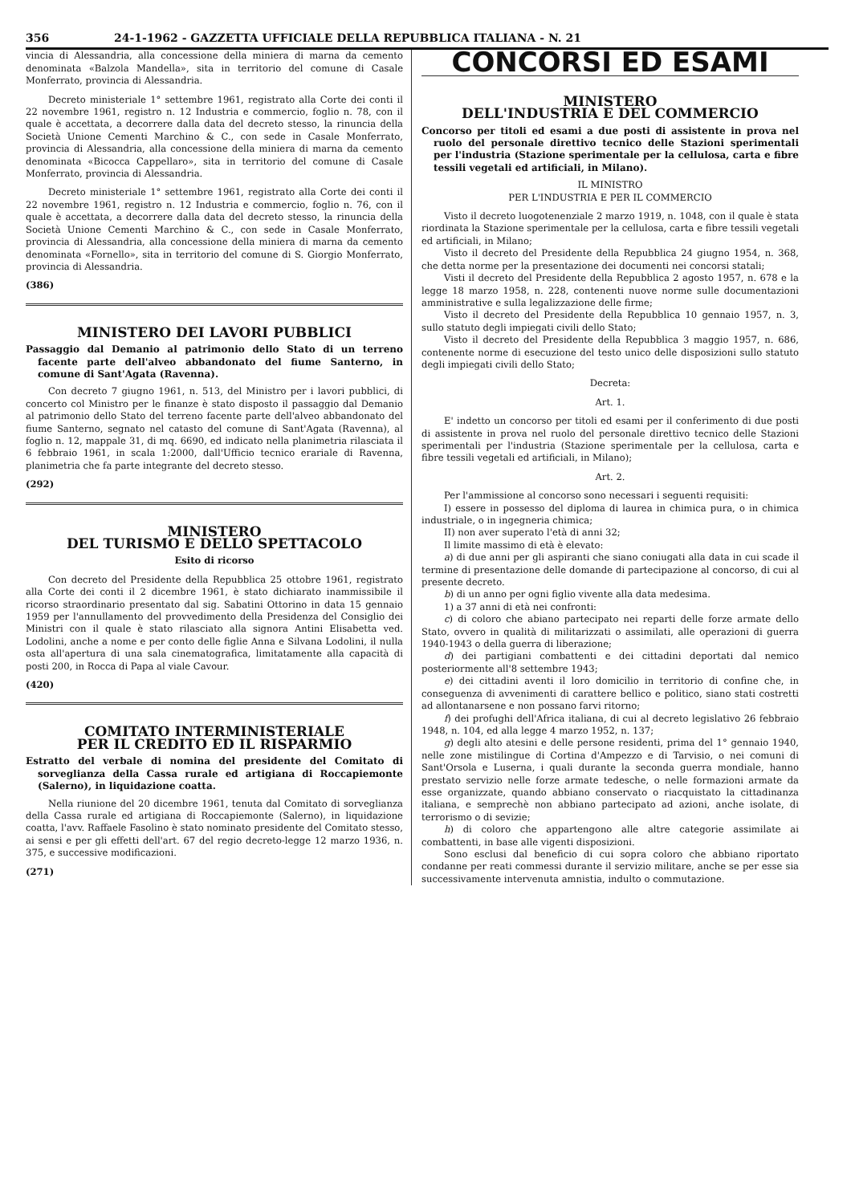356 24-1-1962 - GAZZETTA UFFICIALE DELLA REPUBBLICA ITALIANA - N. 21
vincia di Alessandria, alla concessione della miniera di marna da cemento denominata «Balzola Mandella», sita in territorio del comune di Casale Monferrato, provincia di Alessandria.
Decreto ministeriale 1° settembre 1961, registrato alla Corte dei conti il 22 novembre 1961, registro n. 12 Industria e commercio, foglio n. 78, con il quale è accettata, a decorrere dalla data del decreto stesso, la rinuncia della Società Unione Cementi Marchino & C., con sede in Casale Monferrato, provincia di Alessandria, alla concessione della miniera di marna da cemento denominata «Bicocca Cappellaro», sita in territorio del comune di Casale Monferrato, provincia di Alessandria.
Decreto ministeriale 1° settembre 1961, registrato alla Corte dei conti il 22 novembre 1961, registro n. 12 Industria e commercio, foglio n. 76, con il quale è accettata, a decorrere dalla data del decreto stesso, la rinuncia della Società Unione Cementi Marchino & C., con sede in Casale Monferrato, provincia di Alessandria, alla concessione della miniera di marna da cemento denominata «Fornello», sita in territorio del comune di S. Giorgio Monferrato, provincia di Alessandria.
(386)
MINISTERO DEI LAVORI PUBBLICI
Passaggio dal Demanio al patrimonio dello Stato di un terreno facente parte dell'alveo abbandonato del fiume Santerno, in comune di Sant'Agata (Ravenna).
Con decreto 7 giugno 1961, n. 513, del Ministro per i lavori pubblici, di concerto col Ministro per le finanze è stato disposto il passaggio dal Demanio al patrimonio dello Stato del terreno facente parte dell'alveo abbandonato del fiume Santerno, segnato nel catasto del comune di Sant'Agata (Ravenna), al foglio n. 12, mappale 31, di mq. 6690, ed indicato nella planimetria rilasciata il 6 febbraio 1961, in scala 1:2000, dall'Ufficio tecnico erariale di Ravenna, planimetria che fa parte integrante del decreto stesso.
(292)
MINISTERO
DEL TURISMO E DELLO SPETTACOLO
Esito di ricorso
Con decreto del Presidente della Repubblica 25 ottobre 1961, registrato alla Corte dei conti il 2 dicembre 1961, è stato dichiarato inammissibile il ricorso straordinario presentato dal sig. Sabatini Ottorino in data 15 gennaio 1959 per l'annullamento del provvedimento della Presidenza del Consiglio dei Ministri con il quale è stato rilasciato alla signora Antini Elisabetta ved. Lodolini, anche a nome e per conto delle figlie Anna e Silvana Lodolini, il nulla osta all'apertura di una sala cinematografica, limitatamente alla capacità di posti 200, in Rocca di Papa al viale Cavour.
(420)
COMITATO INTERMINISTERIALE
PER IL CREDITO ED IL RISPARMIO
Estratto del verbale di nomina del presidente del Comitato di sorveglianza della Cassa rurale ed artigiana di Roccapiemonte (Salerno), in liquidazione coatta.
Nella riunione del 20 dicembre 1961, tenuta dal Comitato di sorveglianza della Cassa rurale ed artigiana di Roccapiemonte (Salerno), in liquidazione coatta, l'avv. Raffaele Fasolino è stato nominato presidente del Comitato stesso, ai sensi e per gli effetti dell'art. 67 del regio decreto-legge 12 marzo 1936, n. 375, e successive modificazioni.
(271)
CONCORSI ED ESAMI
MINISTERO
DELL'INDUSTRIA E DEL COMMERCIO
Concorso per titoli ed esami a due posti di assistente in prova nel ruolo del personale direttivo tecnico delle Stazioni sperimentali per l'industria (Stazione sperimentale per la cellulosa, carta e fibre tessili vegetali ed artificiali, in Milano).
IL MINISTRO
PER L'INDUSTRIA E PER IL COMMERCIO
Visto il decreto luogotenenziale 2 marzo 1919, n. 1048, con il quale è stata riordinata la Stazione sperimentale per la cellulosa, carta e fibre tessili vegetali ed artificiali, in Milano;
Visto il decreto del Presidente della Repubblica 24 giugno 1954, n. 368, che detta norme per la presentazione dei documenti nei concorsi statali;
Visti il decreto del Presidente della Repubblica 2 agosto 1957, n. 678 e la legge 18 marzo 1958, n. 228, contenenti nuove norme sulle documentazioni amministrative e sulla legalizzazione delle firme;
Visto il decreto del Presidente della Repubblica 10 gennaio 1957, n. 3, sullo statuto degli impiegati civili dello Stato;
Visto il decreto del Presidente della Repubblica 3 maggio 1957, n. 686, contenente norme di esecuzione del testo unico delle disposizioni sullo statuto degli impiegati civili dello Stato;
Decreta:
Art. 1.
E' indetto un concorso per titoli ed esami per il conferimento di due posti di assistente in prova nel ruolo del personale direttivo tecnico delle Stazioni sperimentali per l'industria (Stazione sperimentale per la cellulosa, carta e fibre tessili vegetali ed artificiali, in Milano);
Art. 2.
Per l'ammissione al concorso sono necessari i seguenti requisiti:
I) essere in possesso del diploma di laurea in chimica pura, o in chimica industriale, o in ingegneria chimica;
II) non aver superato l'età di anni 32;
Il limite massimo di età è elevato:
a) di due anni per gli aspiranti che siano coniugati alla data in cui scade il termine di presentazione delle domande di partecipazione al concorso, di cui al presente decreto.
b) di un anno per ogni figlio vivente alla data medesima.
1) a 37 anni di età nei confronti:
c) di coloro che abiano partecipato nei reparti delle forze armate dello Stato, ovvero in qualità di militarizzati o assimilati, alle operazioni di guerra 1940-1943 o della guerra di liberazione;
d) dei partigiani combattenti e dei cittadini deportati dal nemico posteriormente all'8 settembre 1943;
e) dei cittadini aventi il loro domicilio in territorio di confine che, in conseguenza di avvenimenti di carattere bellico e politico, siano stati costretti ad allontanarsene e non possano farvi ritorno;
f) dei profughi dell'Africa italiana, di cui al decreto legislativo 26 febbraio 1948, n. 104, ed alla legge 4 marzo 1952, n. 137;
g) degli alto atesini e delle persone residenti, prima del 1° gennaio 1940, nelle zone mistilingue di Cortina d'Ampezzo e di Tarvisio, o nei comuni di Sant'Orsola e Luserna, i quali durante la seconda guerra mondiale, hanno prestato servizio nelle forze armate tedesche, o nelle formazioni armate da esse organizzate, quando abbiano conservato o riacquistato la cittadinanza italiana, e semprechè non abbiano partecipato ad azioni, anche isolate, di terrorismo o di sevizie;
h) di coloro che appartengono alle altre categorie assimilate ai combattenti, in base alle vigenti disposizioni.
Sono esclusi dal beneficio di cui sopra coloro che abbiano riportato condanne per reati commessi durante il servizio militare, anche se per esse sia successivamente intervenuta amnistia, indulto o commutazione.